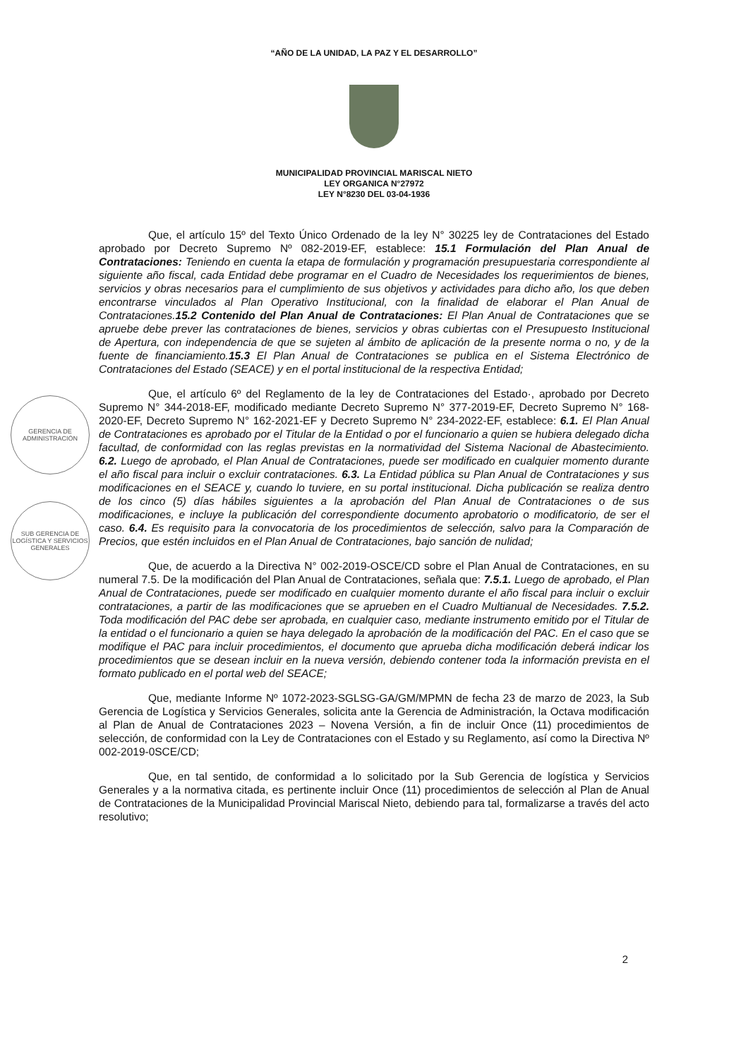“AÑO DE LA UNIDAD, LA PAZ Y EL DESARROLLO”
MUNICIPALIDAD PROVINCIAL MARISCAL NIETO
LEY ORGANICA N°27972
LEY N°8230 DEL 03-04-1936
Que, el artículo 15º del Texto Único Ordenado de la ley N° 30225 ley de Contrataciones del Estado aprobado por Decreto Supremo Nº 082-2019-EF, establece: 15.1 Formulación del Plan Anual de Contrataciones: Teniendo en cuenta la etapa de formulación y programación presupuestaria correspondiente al siguiente año fiscal, cada Entidad debe programar en el Cuadro de Necesidades los requerimientos de bienes, servicios y obras necesarios para el cumplimiento de sus objetivos y actividades para dicho año, los que deben encontrarse vinculados al Plan Operativo Institucional, con la finalidad de elaborar el Plan Anual de Contrataciones. 15.2 Contenido del Plan Anual de Contrataciones: El Plan Anual de Contrataciones que se apruebe debe prever las contrataciones de bienes, servicios y obras cubiertas con el Presupuesto Institucional de Apertura, con independencia de que se sujeten al ámbito de aplicación de la presente norma o no, y de la fuente de financiamiento. 15.3 El Plan Anual de Contrataciones se publica en el Sistema Electrónico de Contrataciones del Estado (SEACE) y en el portal institucional de la respectiva Entidad;
Que, el artículo 6º del Reglamento de la ley de Contrataciones del Estado·, aprobado por Decreto Supremo N° 344-2018-EF, modificado mediante Decreto Supremo N° 377-2019-EF, Decreto Supremo N° 168-2020-EF, Decreto Supremo N° 162-2021-EF y Decreto Supremo N° 234-2022-EF, establece: 6.1. El Plan Anual de Contrataciones es aprobado por el Titular de la Entidad o por el funcionario a quien se hubiera delegado dicha facultad, de conformidad con las reglas previstas en la normatividad del Sistema Nacional de Abastecimiento. 6.2. Luego de aprobado, el Plan Anual de Contrataciones, puede ser modificado en cualquier momento durante el año fiscal para incluir o excluir contrataciones. 6.3. La Entidad pública su Plan Anual de Contrataciones y sus modificaciones en el SEACE y, cuando lo tuviere, en su portal institucional. Dicha publicación se realiza dentro de los cinco (5) días hábiles siguientes a la aprobación del Plan Anual de Contrataciones o de sus modificaciones, e incluye la publicación del correspondiente documento aprobatorio o modificatorio, de ser el caso. 6.4. Es requisito para la convocatoria de los procedimientos de selección, salvo para la Comparación de Precios, que estén incluidos en el Plan Anual de Contrataciones, bajo sanción de nulidad;
Que, de acuerdo a la Directiva N° 002-2019-OSCE/CD sobre el Plan Anual de Contrataciones, en su numeral 7.5. De la modificación del Plan Anual de Contrataciones, señala que: 7.5.1. Luego de aprobado, el Plan Anual de Contrataciones, puede ser modificado en cualquier momento durante el año fiscal para incluir o excluir contrataciones, a partir de las modificaciones que se aprueben en el Cuadro Multianual de Necesidades. 7.5.2. Toda modificación del PAC debe ser aprobada, en cualquier caso, mediante instrumento emitido por el Titular de la entidad o el funcionario a quien se haya delegado la aprobación de la modificación del PAC. En el caso que se modifique el PAC para incluir procedimientos, el documento que aprueba dicha modificación deberá indicar los procedimientos que se desean incluir en la nueva versión, debiendo contener toda la información prevista en el formato publicado en el portal web del SEACE;
Que, mediante Informe Nº 1072-2023-SGLSG-GA/GM/MPMN de fecha 23 de marzo de 2023, la Sub Gerencia de Logística y Servicios Generales, solicita ante la Gerencia de Administración, la Octava modificación al Plan de Anual de Contrataciones 2023 – Novena Versión, a fin de incluir Once (11) procedimientos de selección, de conformidad con la Ley de Contrataciones con el Estado y su Reglamento, así como la Directiva Nº 002-2019-0SCE/CD;
Que, en tal sentido, de conformidad a lo solicitado por la Sub Gerencia de logística y Servicios Generales y a la normativa citada, es pertinente incluir Once (11) procedimientos de selección al Plan de Anual de Contrataciones de la Municipalidad Provincial Mariscal Nieto, debiendo para tal, formalizarse a través del acto resolutivo;
GERENCIA DE ADMINISTRACIÓN
SUB GERENCIA DE LOGÍSTICA Y SERVICIOS GENERALES
2